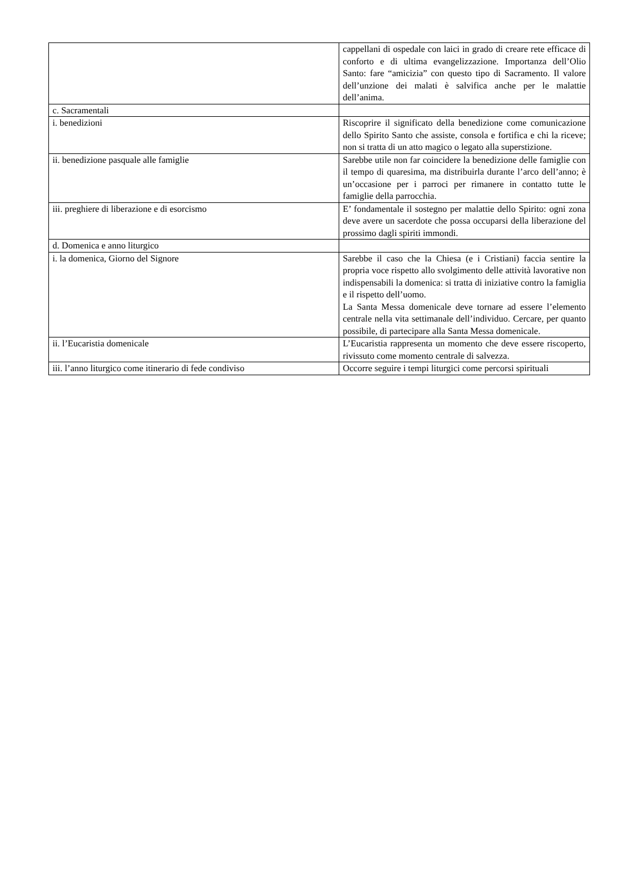| | cappellani di ospedale con laici in grado di creare rete efficace di conforto e di ultima evangelizzazione. Importanza dell’Olio Santo: fare “amicizia” con questo tipo di Sacramento. Il valore dell’unzione dei malati è salvifica anche per le malattie dell’anima. |
| c. Sacramentali | |
| i. benedizioni | Riscoprire il significato della benedizione come comunicazione dello Spirito Santo che assiste, consola e fortifica e chi la riceve; non si tratta di un atto magico o legato alla superstizione. |
| ii. benedizione pasquale alle famiglie | Sarebbe utile non far coincidere la benedizione delle famiglie con il tempo di quaresima, ma distribuirla durante l’arco dell’anno; è un’occasione per i parroci per rimanere in contatto tutte le famiglie della parrocchia. |
| iii. preghiere di liberazione e di esorcismo | E’ fondamentale il sostegno per malattie dello Spirito: ogni zona deve avere un sacerdote che possa occuparsi della liberazione del prossimo dagli spiriti immondi. |
| d. Domenica e anno liturgico | |
| i. la domenica, Giorno del Signore | Sarebbe il caso che la Chiesa (e i Cristiani) faccia sentire la propria voce rispetto allo svolgimento delle attività lavorative non indispensabili la domenica: si tratta di iniziative contro la famiglia e il rispetto dell’uomo. La Santa Messa domenicale deve tornare ad essere l’elemento centrale nella vita settimanale dell’individuo. Cercare, per quanto possibile, di partecipare alla Santa Messa domenicale. |
| ii. l’Eucaristia domenicale | L’Eucaristia rappresenta un momento che deve essere riscoperto, rivissuto come momento centrale di salvezza. |
| iii. l’anno liturgico come itinerario di fede condiviso | Occorre seguire i tempi liturgici come percorsi spirituali |